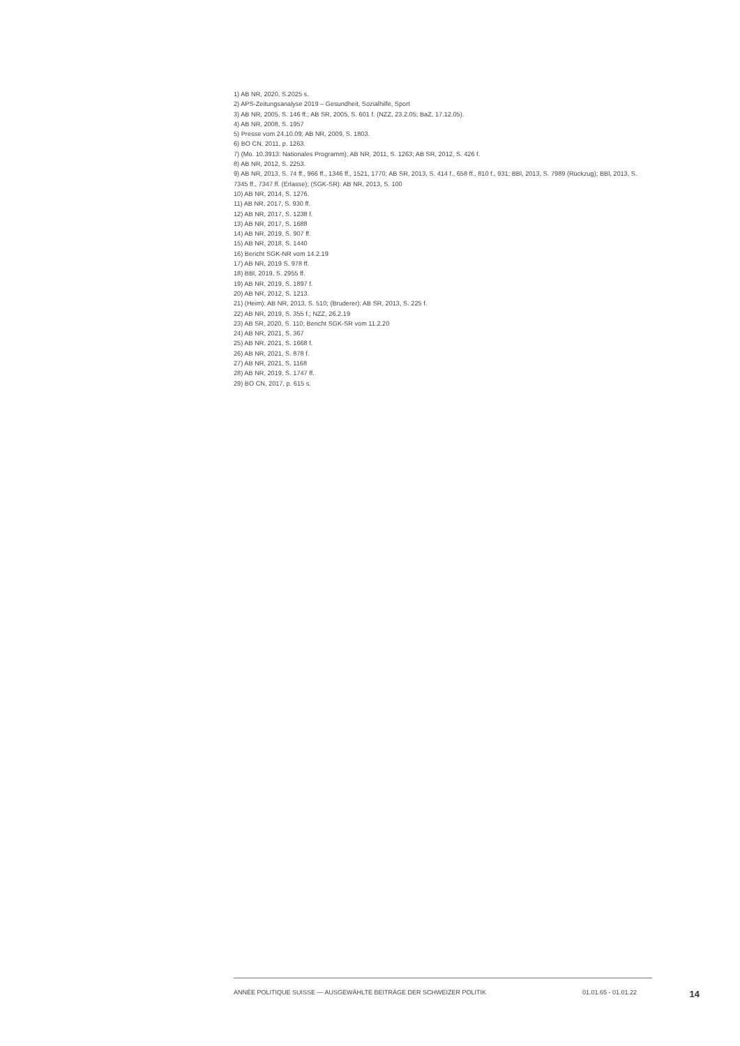1) AB NR, 2020, S.2025 s.
2) APS-Zeitungsanalyse 2019 – Gesundheit, Sozialhilfe, Sport
3) AB NR, 2005, S. 146 ff.; AB SR, 2005, S. 601 f. (NZZ, 23.2.05; BaZ, 17.12.05).
4) AB NR, 2008, S. 1957
5) Presse vom 24.10.09; AB NR, 2009, S. 1803.
6) BO CN, 2011, p. 1263.
7) (Mo. 10.3913: Nationales Programm); AB NR, 2011, S. 1263; AB SR, 2012, S. 426 f.
8) AB NR, 2012, S. 2253.
9) AB NR, 2013, S. 74 ff., 966 ff., 1346 ff., 1521, 1770; AB SR, 2013, S. 414 f., 658 ff., 810 f., 931; BBl, 2013, S. 7989 (Rückzug); BBl, 2013, S. 7345 ff., 7347 ff. (Erlasse); (SGK-SR): AB NR, 2013, S. 100
10) AB NR, 2014, S. 1276.
11) AB NR, 2017, S. 930 ff.
12) AB NR, 2017, S. 1238 f.
13) AB NR, 2017, S. 1688
14) AB NR, 2019, S. 907 ff.
15) AB NR, 2018, S. 1440
16) Bericht SGK-NR vom 14.2.19
17) AB NR, 2019 S. 978 ff.
18) BBl, 2019, S. 2955 ff.
19) AB NR, 2019, S. 1897 f.
20) AB NR, 2012, S. 1213.
21) (Heim): AB NR, 2013, S. 510; (Bruderer): AB SR, 2013, S. 225 f.
22) AB NR, 2019, S. 355 f.; NZZ, 26.2.19
23) AB SR, 2020, S. 110; Bericht SGK-SR vom 11.2.20
24) AB NR, 2021, S. 367
25) AB NR, 2021, S. 1668 f.
26) AB NR, 2021, S. 878 f.
27) AB NR, 2021, S. 1168
28) AB NR, 2019, S. 1747 ff.
29) BO CN, 2017, p. 615 s.
ANNÉE POLITIQUE SUISSE — AUSGEWÄHLTE BEITRÄGE DER SCHWEIZER POLITIK 01.01.65 - 01.01.22 14